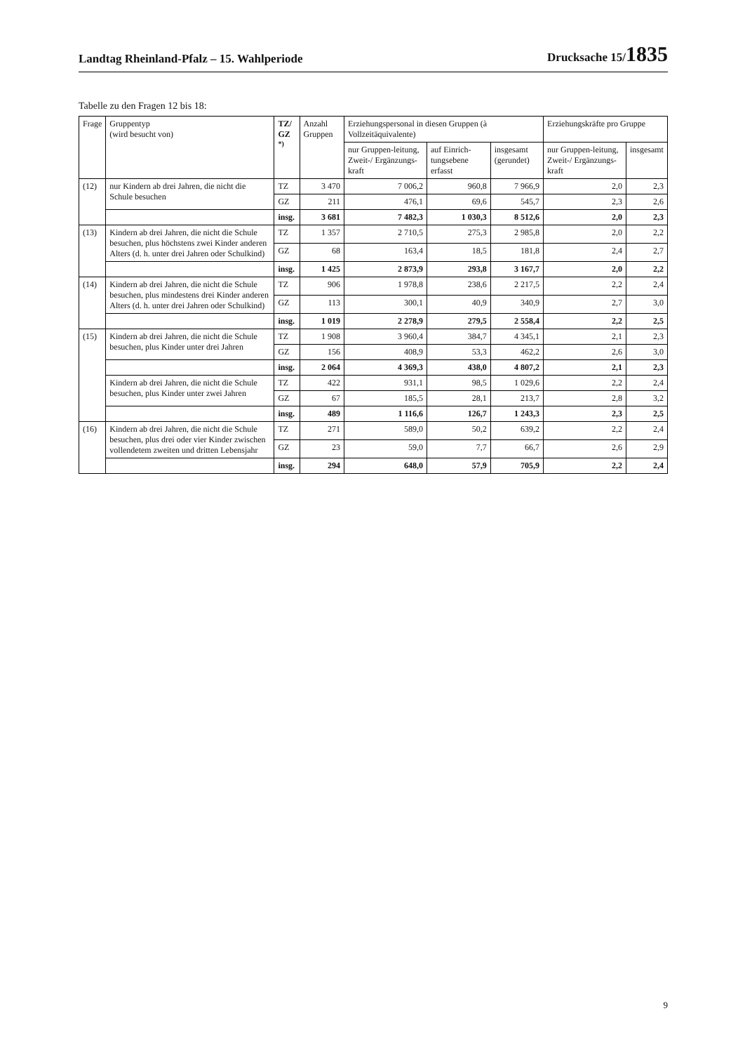Landtag Rheinland-Pfalz – 15. Wahlperiode Drucksache 15/1835
Tabelle zu den Fragen 12 bis 18:
| Frage | Gruppentyp (wird besucht von) | TZ/ GZ <sup>*)</sup> | Anzahl Gruppen | Erziehungspersonal in diesen Gruppen (à Vollzeitäquivalente) | | | Erziehungskräfte pro Gruppe | |
| --- | --- | --- | --- | --- | --- | --- | --- | --- |
| | | | | nur Gruppen-leitung, Zweit-/ Ergänzungs-kraft | auf Einrich-tungsebene erfasst | insgesamt (gerundet) | nur Gruppen-leitung, Zweit-/ Ergänzungs-kraft | insgesamt |
| (12) | nur Kindern ab drei Jahren, die nicht die Schule besuchen | TZ | 3 470 | 7 006,2 | 960,8 | 7 966,9 | 2,0 | 2,3 |
| | | GZ | 211 | 476,1 | 69,6 | 545,7 | 2,3 | 2,6 |
| | | insg. | 3 681 | 7 482,3 | 1 030,3 | 8 512,6 | 2,0 | 2,3 |
| (13) | Kindern ab drei Jahren, die nicht die Schule besuchen, plus höchstens zwei Kinder anderen Alters (d. h. unter drei Jahren oder Schulkind) | TZ | 1 357 | 2 710,5 | 275,3 | 2 985,8 | 2,0 | 2,2 |
| | | GZ | 68 | 163,4 | 18,5 | 181,8 | 2,4 | 2,7 |
| | | insg. | 1 425 | 2 873,9 | 293,8 | 3 167,7 | 2,0 | 2,2 |
| (14) | Kindern ab drei Jahren, die nicht die Schule besuchen, plus mindestens drei Kinder anderen Alters (d. h. unter drei Jahren oder Schulkind) | TZ | 906 | 1 978,8 | 238,6 | 2 217,5 | 2,2 | 2,4 |
| | | GZ | 113 | 300,1 | 40,9 | 340,9 | 2,7 | 3,0 |
| | | insg. | 1 019 | 2 278,9 | 279,5 | 2 558,4 | 2,2 | 2,5 |
| (15) | Kindern ab drei Jahren, die nicht die Schule besuchen, plus Kinder unter drei Jahren | TZ | 1 908 | 3 960,4 | 384,7 | 4 345,1 | 2,1 | 2,3 |
| | | GZ | 156 | 408,9 | 53,3 | 462,2 | 2,6 | 3,0 |
| | | insg. | 2 064 | 4 369,3 | 438,0 | 4 807,2 | 2,1 | 2,3 |
| | Kindern ab drei Jahren, die nicht die Schule besuchen, plus Kinder unter zwei Jahren | TZ | 422 | 931,1 | 98,5 | 1 029,6 | 2,2 | 2,4 |
| | | GZ | 67 | 185,5 | 28,1 | 213,7 | 2,8 | 3,2 |
| | | insg. | 489 | 1 116,6 | 126,7 | 1 243,3 | 2,3 | 2,5 |
| (16) | Kindern ab drei Jahren, die nicht die Schule besuchen, plus drei oder vier Kinder zwischen vollendetem zweiten und dritten Lebensjahr | TZ | 271 | 589,0 | 50,2 | 639,2 | 2,2 | 2,4 |
| | | GZ | 23 | 59,0 | 7,7 | 66,7 | 2,6 | 2,9 |
| | | insg. | 294 | 648,0 | 57,9 | 705,9 | 2,2 | 2,4 |
9